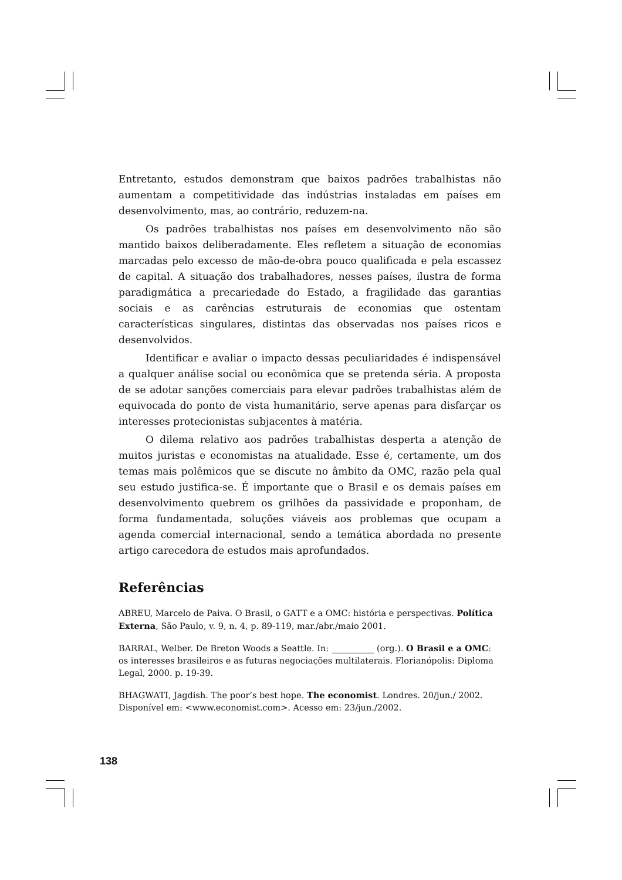Entretanto, estudos demonstram que baixos padrões trabalhistas não aumentam a competitividade das indústrias instaladas em países em desenvolvimento, mas, ao contrário, reduzem-na.
Os padrões trabalhistas nos países em desenvolvimento não são mantido baixos deliberadamente. Eles refletem a situação de economias marcadas pelo excesso de mão-de-obra pouco qualificada e pela escassez de capital. A situação dos trabalhadores, nesses países, ilustra de forma paradigmática a precariedade do Estado, a fragilidade das garantias sociais e as carências estruturais de economias que ostentam características singulares, distintas das observadas nos países ricos e desenvolvidos.
Identificar e avaliar o impacto dessas peculiaridades é indispensável a qualquer análise social ou econômica que se pretenda séria. A proposta de se adotar sanções comerciais para elevar padrões trabalhistas além de equivocada do ponto de vista humanitário, serve apenas para disfarçar os interesses protecionistas subjacentes à matéria.
O dilema relativo aos padrões trabalhistas desperta a atenção de muitos juristas e economistas na atualidade. Esse é, certamente, um dos temas mais polêmicos que se discute no âmbito da OMC, razão pela qual seu estudo justifica-se. É importante que o Brasil e os demais países em desenvolvimento quebrem os grilhões da passividade e proponham, de forma fundamentada, soluções viáveis aos problemas que ocupam a agenda comercial internacional, sendo a temática abordada no presente artigo carecedora de estudos mais aprofundados.
Referências
ABREU, Marcelo de Paiva. O Brasil, o GATT e a OMC: história e perspectivas. Política Externa, São Paulo, v. 9, n. 4, p. 89-119, mar./abr./maio 2001.
BARRAL, Welber. De Breton Woods a Seattle. In: __________ (org.). O Brasil e a OMC: os interesses brasileiros e as futuras negociações multilaterais. Florianópolis: Diploma Legal, 2000. p. 19-39.
BHAGWATI, Jagdish. The poor’s best hope. The economist. Londres. 20/jun./ 2002. Disponível em: <www.economist.com>. Acesso em: 23/jun./2002.
138